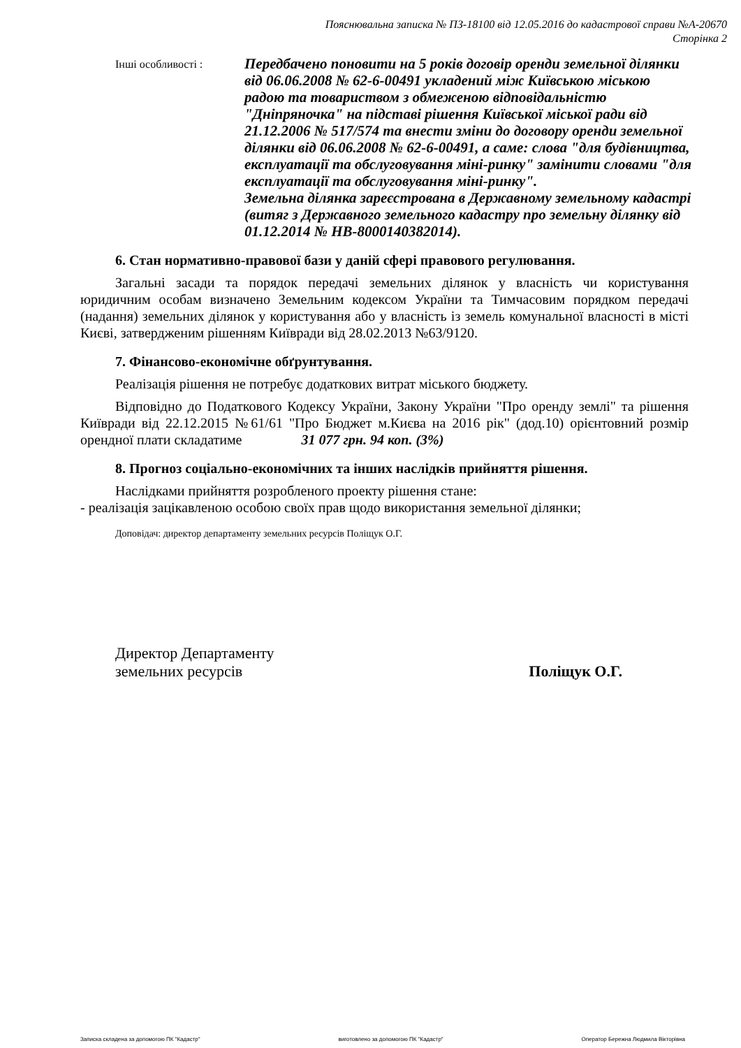Пояснювальна записка № ПЗ-18100 від 12.05.2016 до кадастрової справи №А-20670
Сторінка 2
Інші особливості :
Передбачено поновити на 5 років договір оренди земельної ділянки від 06.06.2008 № 62-6-00491 укладений між Київською міською радою та товариством з обмеженою відповідальністю "Дніпряночка" на підставі рішення Київської міської ради від 21.12.2006 № 517/574 та внести зміни до договору оренди земельної ділянки від 06.06.2008 № 62-6-00491, а саме: слова "для будівництва, експлуатації та обслуговування міні-ринку" замінити словами "для експлуатації та обслуговування міні-ринку".
Земельна ділянка зареєстрована в Державному земельному кадастрі (витяг з Державного земельного кадастру про земельну ділянку від 01.12.2014 № НВ-8000140382014).
6. Стан нормативно-правової бази у даній сфері правового регулювання.
Загальні засади та порядок передачі земельних ділянок у власність чи користування юридичним особам визначено Земельним кодексом України та Тимчасовим порядком передачі (надання) земельних ділянок у користування або у власність із земель комунальної власності в місті Києві, затвердженим рішенням Київради від 28.02.2013 №63/9120.
7. Фінансово-економічне обґрунтування.
Реалізація рішення не потребує додаткових витрат міського бюджету.
Відповідно до Податкового Кодексу України, Закону України "Про оренду землі" та рішення Київради від 22.12.2015 №61/61 "Про Бюджет м.Києва на 2016 рік" (дод.10) орієнтовний розмір орендної плати складатиме 31 077 грн. 94 коп. (3%)
8. Прогноз соціально-економічних та інших наслідків прийняття рішення.
Наслідками прийняття розробленого проекту рішення стане:
- реалізація зацікавленою особою своїх прав щодо використання земельної ділянки;
Доповідач: директор департаменту земельних ресурсів Поліщук О.Г.
Директор Департаменту
земельних ресурсів
Поліщук О.Г.
Записка складена за допомогою ПК "Кадастр" виготовлено за допомогою ПК "Кадастр" Оператор Бережна Людмила Вікторівна